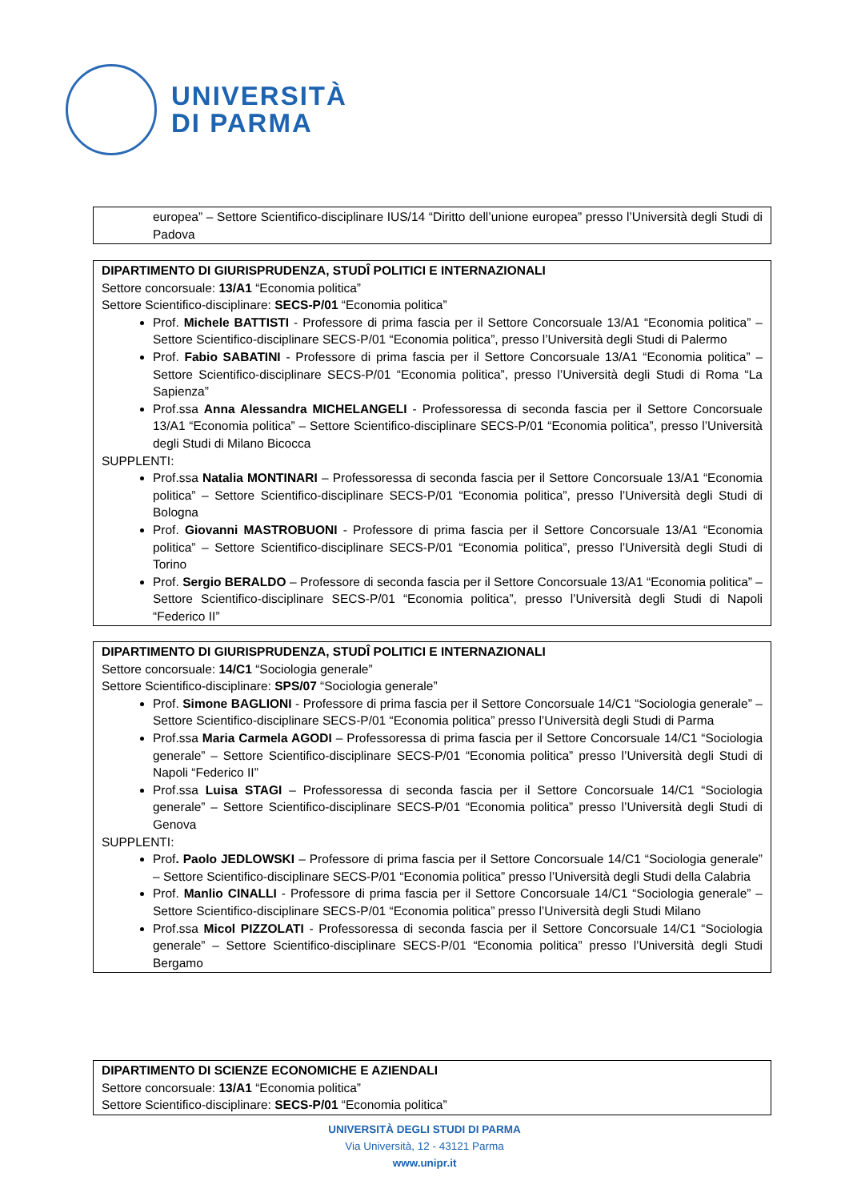UNIVERSITÀ
DI PARMA
europea” – Settore Scientifico-disciplinare IUS/14 “Diritto dell’unione europea” presso l’Università degli Studi di Padova
DIPARTIMENTO DI GIURISPRUDENZA, STUDÎ POLITICI E INTERNAZIONALI
Settore concorsuale: 13/A1 “Economia politica”
Settore Scientifico-disciplinare: SECS-P/01 “Economia politica”
Prof. Michele BATTISTI - Professore di prima fascia per il Settore Concorsuale 13/A1 “Economia politica” – Settore Scientifico-disciplinare SECS-P/01 “Economia politica”, presso l’Università degli Studi di Palermo
Prof. Fabio SABATINI - Professore di prima fascia per il Settore Concorsuale 13/A1 “Economia politica” – Settore Scientifico-disciplinare SECS-P/01 “Economia politica”, presso l’Università degli Studi di Roma “La Sapienza”
Prof.ssa Anna Alessandra MICHELANGELI - Professoressa di seconda fascia per il Settore Concorsuale 13/A1 “Economia politica” – Settore Scientifico-disciplinare SECS-P/01 “Economia politica”, presso l’Università degli Studi di Milano Bicocca
SUPPLENTI:
Prof.ssa Natalia MONTINARI – Professoressa di seconda fascia per il Settore Concorsuale 13/A1 “Economia politica” – Settore Scientifico-disciplinare SECS-P/01 “Economia politica”, presso l’Università degli Studi di Bologna
Prof. Giovanni MASTROBUONI - Professore di prima fascia per il Settore Concorsuale 13/A1 “Economia politica” – Settore Scientifico-disciplinare SECS-P/01 “Economia politica”, presso l’Università degli Studi di Torino
Prof. Sergio BERALDO – Professore di seconda fascia per il Settore Concorsuale 13/A1 “Economia politica” – Settore Scientifico-disciplinare SECS-P/01 “Economia politica”, presso l’Università degli Studi di Napoli “Federico II”
DIPARTIMENTO DI GIURISPRUDENZA, STUDÎ POLITICI E INTERNAZIONALI
Settore concorsuale: 14/C1 “Sociologia generale”
Settore Scientifico-disciplinare: SPS/07 “Sociologia generale”
Prof. Simone BAGLIONI - Professore di prima fascia per il Settore Concorsuale 14/C1 “Sociologia generale” – Settore Scientifico-disciplinare SECS-P/01 “Economia politica” presso l’Università degli Studi di Parma
Prof.ssa Maria Carmela AGODI – Professoressa di prima fascia per il Settore Concorsuale 14/C1 “Sociologia generale” – Settore Scientifico-disciplinare SECS-P/01 “Economia politica” presso l’Università degli Studi di Napoli “Federico II”
Prof.ssa Luisa STAGI – Professoressa di seconda fascia per il Settore Concorsuale 14/C1 “Sociologia generale” – Settore Scientifico-disciplinare SECS-P/01 “Economia politica” presso l’Università degli Studi di Genova
SUPPLENTI:
Prof. Paolo JEDLOWSKI – Professore di prima fascia per il Settore Concorsuale 14/C1 “Sociologia generale” – Settore Scientifico-disciplinare SECS-P/01 “Economia politica” presso l’Università degli Studi della Calabria
Prof. Manlio CINALLI - Professore di prima fascia per il Settore Concorsuale 14/C1 “Sociologia generale” – Settore Scientifico-disciplinare SECS-P/01 “Economia politica” presso l’Università degli Studi Milano
Prof.ssa Micol PIZZOLATI - Professoressa di seconda fascia per il Settore Concorsuale 14/C1 “Sociologia generale” – Settore Scientifico-disciplinare SECS-P/01 “Economia politica” presso l’Università degli Studi Bergamo
DIPARTIMENTO DI SCIENZE ECONOMICHE E AZIENDALI
Settore concorsuale: 13/A1 “Economia politica”
Settore Scientifico-disciplinare: SECS-P/01 “Economia politica”
UNIVERSITÀ DEGLI STUDI DI PARMA
Via Università, 12 - 43121 Parma
www.unipr.it